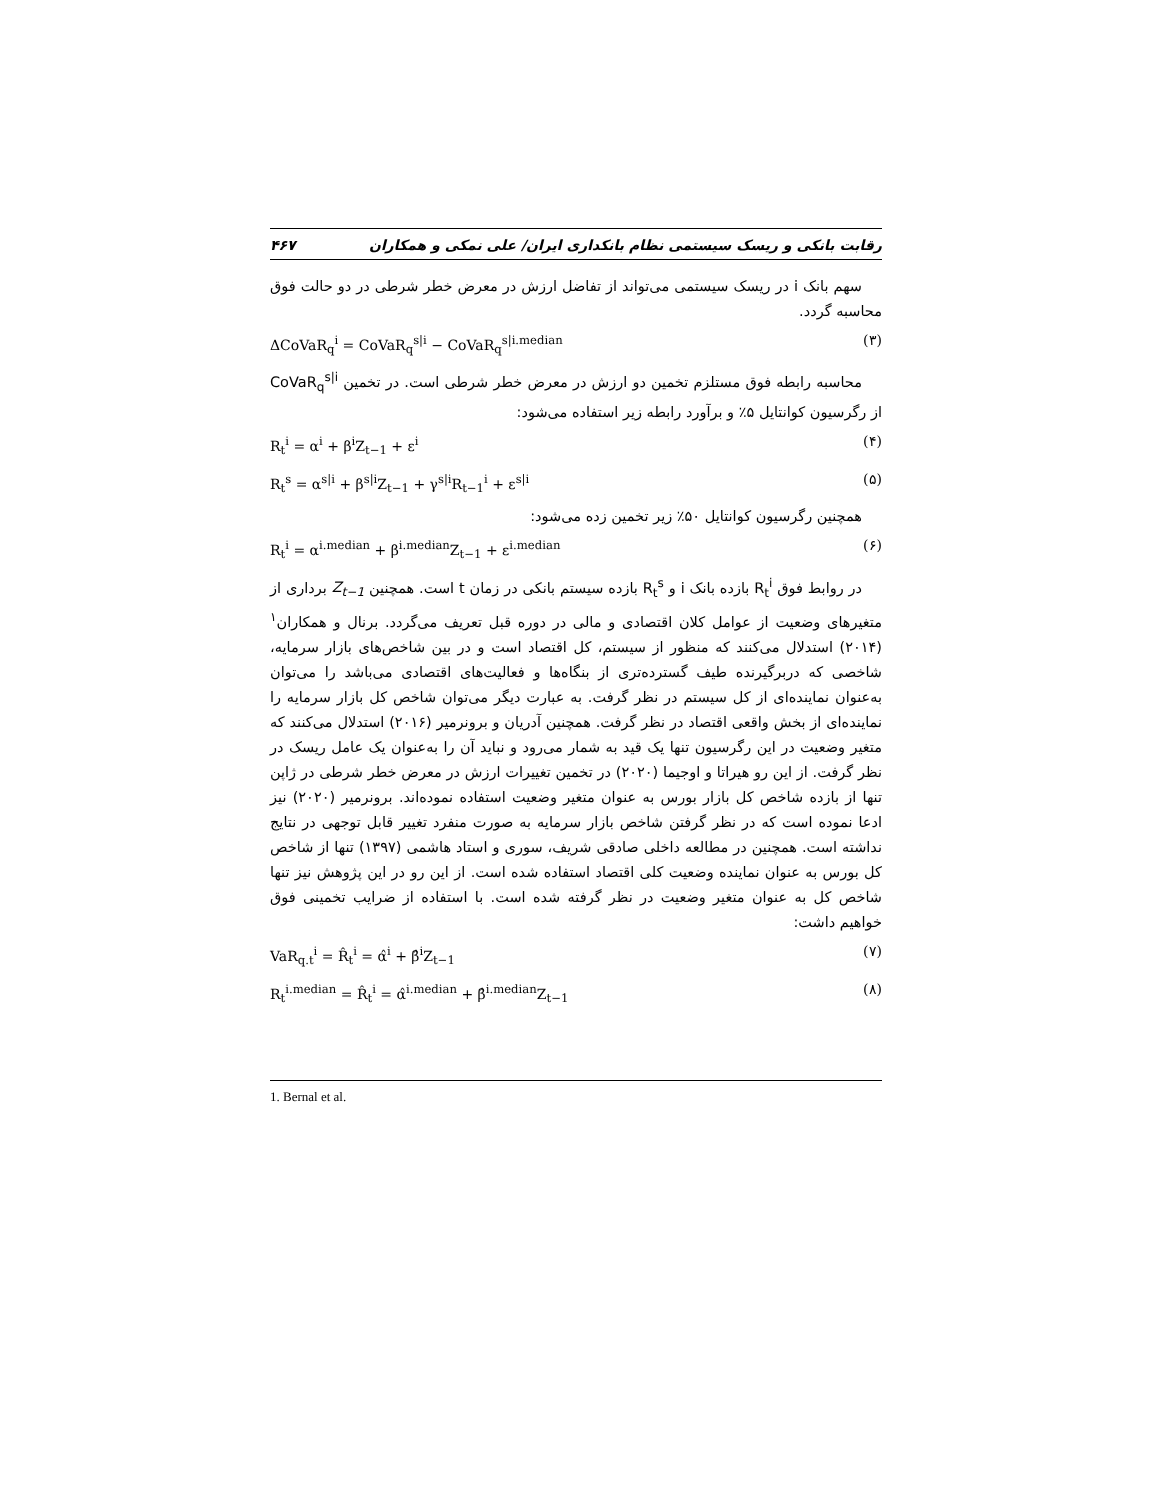رقابت بانکی و ریسک سیستمی نظام بانکداری ایران/ علی نمکی و همکاران ۴۶۷
سهم بانک i در ریسک سیستمی می‌تواند از تفاضل ارزش در معرض خطر شرطی در دو حالت فوق محاسبه گردد.
ΔCoVaR<sub>q</sub><sup>i</sup> = CoVaR<sub>q</sub><sup>s|i</sup> − CoVaR<sub>q</sub><sup>s|i.median</sup> (۳)
محاسبه رابطه فوق مستلزم تخمین دو ارزش در معرض خطر شرطی است. در تخمین CoVaR<sub>q</sub><sup>s|i</sup> از رگرسیون کوانتایل ۵٪ و برآورد رابطه زیر استفاده می‌شود:
R<sub>t</sub><sup>i</sup> = α<sup>i</sup> + β<sup>i</sup>Z<sub>t−1</sub> + ε<sup>i</sup> (۴)
R<sub>t</sub><sup>s</sup> = α<sup>s|i</sup> + β<sup>s|i</sup>Z<sub>t−1</sub> + γ<sup>s|i</sup>R<sub>t−1</sub><sup>i</sup> + ε<sup>s|i</sup> (۵)
همچنین رگرسیون کوانتایل ۵۰٪ زیر تخمین زده می‌شود:
R<sub>t</sub><sup>i</sup> = α<sup>i.median</sup> + β<sup>i.median</sup>Z<sub>t−1</sub> + ε<sup>i.median</sup> (۶)
در روابط فوق R<sub>t</sub><sup>i</sup> بازده بانک i و R<sub>t</sub><sup>s</sup> بازده سیستم بانکی در زمان t است. همچنین Z<sub>t−1</sub> برداری از متغیرهای وضعیت از عوامل کلان اقتصادی و مالی در دوره قبل تعریف می‌گردد. برنال و همکاران<sup>۱</sup> (۲۰۱۴) استدلال می‌کنند که منظور از سیستم، کل اقتصاد است و در بین شاخص‌های بازار سرمایه، شاخصی که دربرگیرنده طیف گسترده‌تری از بنگاه‌ها و فعالیت‌های اقتصادی می‌باشد را می‌توان به‌عنوان نماینده‌ای از کل سیستم در نظر گرفت. به عبارت دیگر می‌توان شاخص کل بازار سرمایه را نماینده‌ای از بخش واقعی اقتصاد در نظر گرفت. همچنین آدریان و برونرمیر (۲۰۱۶) استدلال می‌کنند که متغیر وضعیت در این رگرسیون تنها یک قید به شمار می‌رود و نباید آن را به‌عنوان یک عامل ریسک در نظر گرفت. از این رو هیراتا و اوجیما (۲۰۲۰) در تخمین تغییرات ارزش در معرض خطر شرطی در ژاپن تنها از بازده شاخص کل بازار بورس به عنوان متغیر وضعیت استفاده نموده‌اند. برونرمیر (۲۰۲۰) نیز ادعا نموده است که در نظر گرفتن شاخص بازار سرمایه به صورت منفرد تغییر قابل توجهی در نتایج نداشته است. همچنین در مطالعه داخلی صادقی شریف، سوری و استاد هاشمی (۱۳۹۷) تنها از شاخص کل بورس به عنوان نماینده وضعیت کلی اقتصاد استفاده شده است. از این رو در این پژوهش نیز تنها شاخص کل به عنوان متغیر وضعیت در نظر گرفته شده است. با استفاده از ضرایب تخمینی فوق خواهیم داشت:
VaR<sub>q.t</sub><sup>i</sup> = R̂<sub>t</sub><sup>i</sup> = α̂<sup>i</sup> + β̂<sup>i</sup>Z<sub>t−1</sub> (۷)
R<sub>t</sub><sup>i.median</sup> = R̂<sub>t</sub><sup>i</sup> = α̂<sup>i.median</sup> + β̂<sup>i.median</sup>Z<sub>t−1</sub> (۸)
1. Bernal et al.